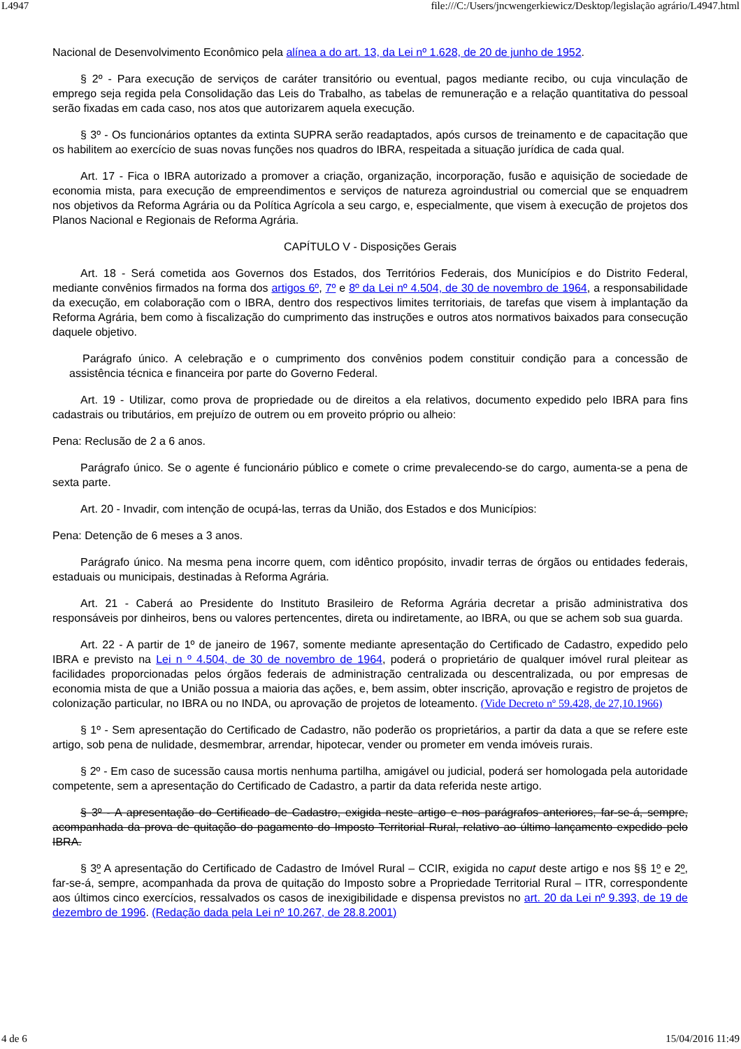L4947 file:///C:/Users/jncwengerkiewicz/Desktop/legislação agrário/L4947.html
Nacional de Desenvolvimento Econômico pela alínea a do art. 13, da Lei nº 1.628, de 20 de junho de 1952.
§ 2º - Para execução de serviços de caráter transitório ou eventual, pagos mediante recibo, ou cuja vinculação de emprego seja regida pela Consolidação das Leis do Trabalho, as tabelas de remuneração e a relação quantitativa do pessoal serão fixadas em cada caso, nos atos que autorizarem aquela execução.
§ 3º - Os funcionários optantes da extinta SUPRA serão readaptados, após cursos de treinamento e de capacitação que os habilitem ao exercício de suas novas funções nos quadros do IBRA, respeitada a situação jurídica de cada qual.
Art. 17 - Fica o IBRA autorizado a promover a criação, organização, incorporação, fusão e aquisição de sociedade de economia mista, para execução de empreendimentos e serviços de natureza agroindustrial ou comercial que se enquadrem nos objetivos da Reforma Agrária ou da Política Agrícola a seu cargo, e, especialmente, que visem à execução de projetos dos Planos Nacional e Regionais de Reforma Agrária.
CAPÍTULO V - Disposições Gerais
Art. 18 - Será cometida aos Governos dos Estados, dos Territórios Federais, dos Municípios e do Distrito Federal, mediante convênios firmados na forma dos artigos 6º, 7º e 8º da Lei nº 4.504, de 30 de novembro de 1964, a responsabilidade da execução, em colaboração com o IBRA, dentro dos respectivos limites territoriais, de tarefas que visem à implantação da Reforma Agrária, bem como à fiscalização do cumprimento das instruções e outros atos normativos baixados para consecução daquele objetivo.
Parágrafo único. A celebração e o cumprimento dos convênios podem constituir condição para a concessão de assistência técnica e financeira por parte do Governo Federal.
Art. 19 - Utilizar, como prova de propriedade ou de direitos a ela relativos, documento expedido pelo IBRA para fins cadastrais ou tributários, em prejuízo de outrem ou em proveito próprio ou alheio:
Pena: Reclusão de 2 a 6 anos.
Parágrafo único. Se o agente é funcionário público e comete o crime prevalecendo-se do cargo, aumenta-se a pena de sexta parte.
Art. 20 - Invadir, com intenção de ocupá-las, terras da União, dos Estados e dos Municípios:
Pena: Detenção de 6 meses a 3 anos.
Parágrafo único. Na mesma pena incorre quem, com idêntico propósito, invadir terras de órgãos ou entidades federais, estaduais ou municipais, destinadas à Reforma Agrária.
Art. 21 - Caberá ao Presidente do Instituto Brasileiro de Reforma Agrária decretar a prisão administrativa dos responsáveis por dinheiros, bens ou valores pertencentes, direta ou indiretamente, ao IBRA, ou que se achem sob sua guarda.
Art. 22 - A partir de 1º de janeiro de 1967, somente mediante apresentação do Certificado de Cadastro, expedido pelo IBRA e previsto na Lei n º 4.504, de 30 de novembro de 1964, poderá o proprietário de qualquer imóvel rural pleitear as facilidades proporcionadas pelos órgãos federais de administração centralizada ou descentralizada, ou por empresas de economia mista de que a União possua a maioria das ações, e, bem assim, obter inscrição, aprovação e registro de projetos de colonização particular, no IBRA ou no INDA, ou aprovação de projetos de loteamento. (Vide Decreto nº 59.428, de 27,10.1966)
§ 1º - Sem apresentação do Certificado de Cadastro, não poderão os proprietários, a partir da data a que se refere este artigo, sob pena de nulidade, desmembrar, arrendar, hipotecar, vender ou prometer em venda imóveis rurais.
§ 2º - Em caso de sucessão causa mortis nenhuma partilha, amigável ou judicial, poderá ser homologada pela autoridade competente, sem a apresentação do Certificado de Cadastro, a partir da data referida neste artigo.
§ 3º - A apresentação do Certificado de Cadastro, exigida neste artigo e nos parágrafos anteriores, far-se-á, sempre, acompanhada da prova de quitação do pagamento do Imposto Territorial Rural, relativo ao último lançamento expedido pelo IBRA.
§ 3º A apresentação do Certificado de Cadastro de Imóvel Rural – CCIR, exigida no caput deste artigo e nos §§ 1º e 2º, far-se-á, sempre, acompanhada da prova de quitação do Imposto sobre a Propriedade Territorial Rural – ITR, correspondente aos últimos cinco exercícios, ressalvados os casos de inexigibilidade e dispensa previstos no art. 20 da Lei nº 9.393, de 19 de dezembro de 1996. (Redação dada pela Lei nº 10.267, de 28.8.2001)
4 de 6 15/04/2016 11:49